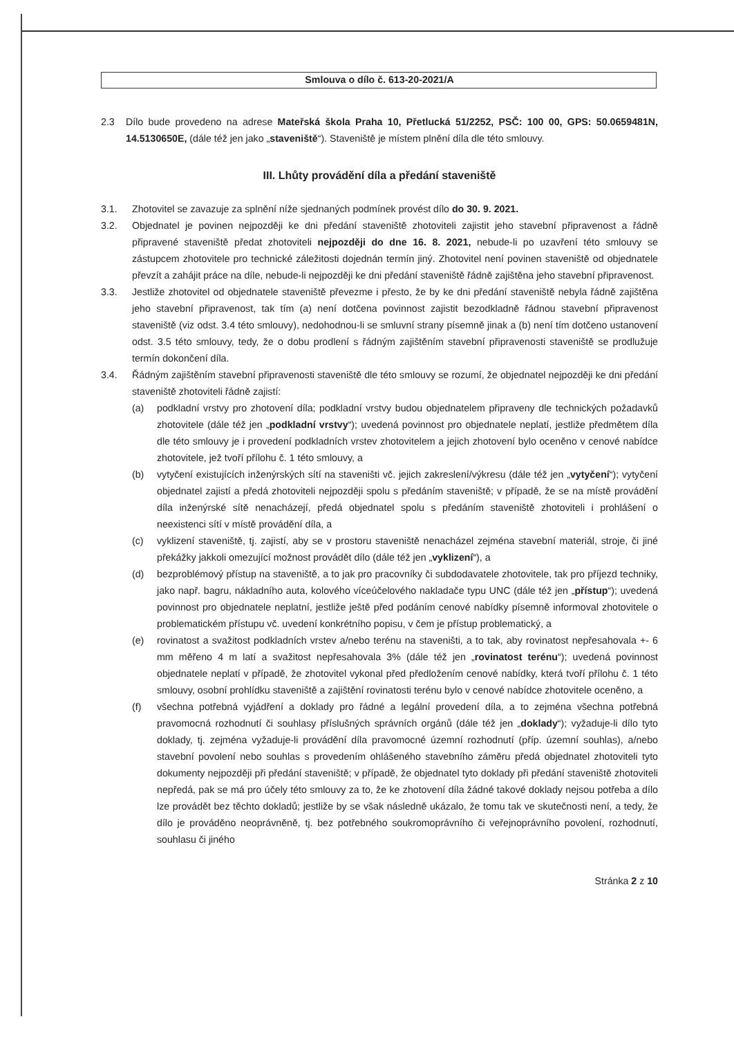Smlouva o dílo č. 613-20-2021/A
2.3 Dílo bude provedeno na adrese Mateřská škola Praha 10, Přetlucká 51/2252, PSČ: 100 00, GPS: 50.0659481N, 14.5130650E, (dále též jen jako „staveniště“). Staveniště je místem plnění díla dle této smlouvy.
III. Lhůty provádění díla a předání staveniště
3.1. Zhotovitel se zavazuje za splnění níže sjednaných podmínek provést dílo do 30. 9. 2021.
3.2. Objednatel je povinen nejpozději ke dni předání staveniště zhotoviteli zajistit jeho stavební připravenost a řádně připravené staveniště předat zhotoviteli nejpozději do dne 16. 8. 2021, nebude-li po uzavření této smlouvy se zástupcem zhotovitele pro technické záležitosti dojednán termín jiný. Zhotovitel není povinen staveniště od objednatele převzít a zahájit práce na díle, nebude-li nejpozději ke dni předání staveniště řádně zajištěna jeho stavební připravenost.
3.3. Jestliže zhotovitel od objednatele staveniště převezme i přesto, že by ke dni předání staveniště nebyla řádně zajištěna jeho stavební připravenost, tak tím (a) není dotčena povinnost zajistit bezodkladně řádnou stavební připravenost staveniště (viz odst. 3.4 této smlouvy), nedohodnou-li se smluvní strany písemně jinak a (b) není tím dotčeno ustanovení odst. 3.5 této smlouvy, tedy, že o dobu prodlení s řádným zajištěním stavební připravenosti staveniště se prodlužuje termín dokončení díla.
3.4. Řádným zajištěním stavební připravenosti staveniště dle této smlouvy se rozumí, že objednatel nejpozději ke dni předání staveniště zhotoviteli řádně zajistí:
(a) podkladní vrstvy pro zhotovení díla; podkladní vrstvy budou objednatelem připraveny dle technických požadavků zhotovitele (dále též jen „podkladní vrstvy“); uvedená povinnost pro objednatele neplatí, jestliže předmětem díla dle této smlouvy je i provedení podkladních vrstev zhotovitelem a jejich zhotovení bylo oceněno v cenové nabídce zhotovitele, jež tvoří přílohu č. 1 této smlouvy, a
(b) vytyčení existujících inženýrských sítí na staveništi vč. jejich zakreslení/výkresu (dále též jen „vytyčení“); vytyčení objednatel zajistí a předá zhotoviteli nejpozději spolu s předáním staveniště; v případě, že se na místě provádění díla inženýrské sítě nenacházejí, předá objednatel spolu s předáním staveniště zhotoviteli i prohlášení o neexistenci sítí v místě provádění díla, a
(c) vyklizení staveniště, tj. zajistí, aby se v prostoru staveniště nenacházel zejména stavební materiál, stroje, či jiné překážky jakkoli omezující možnost provádět dílo (dále též jen „vyklizení“), a
(d) bezproblémový přístup na staveniště, a to jak pro pracovníky či subdodavatele zhotovitele, tak pro příjezd techniky, jako např. bagru, nákladního auta, kolového víceúčelového nakladače typu UNC (dále též jen „přístup“); uvedená povinnost pro objednatele neplatní, jestliže ještě před podáním cenové nabídky písemně informoval zhotovitele o problematickém přístupu vč. uvedení konkrétního popisu, v čem je přístup problematický, a
(e) rovinatost a svažitost podkladních vrstev a/nebo terénu na staveništi, a to tak, aby rovinatost nepřesahovala +- 6 mm měřeno 4 m latí a svažitost nepřesahovala 3% (dále též jen „rovinatost terénu“); uvedená povinnost objednatele neplatí v případě, že zhotovitel vykonal před předložením cenové nabídky, která tvoří přílohu č. 1 této smlouvy, osobní prohlídku staveniště a zajištění rovinatosti terénu bylo v cenové nabídce zhotovitele oceněno, a
(f) všechna potřebná vyjádření a doklady pro řádné a legální provedení díla, a to zejména všechna potřebná pravomocná rozhodnutí či souhlasy příslušných správních orgánů (dále též jen „doklady“); vyžaduje-li dílo tyto doklady, tj. zejména vyžaduje-li provádění díla pravomocné územní rozhodnutí (příp. územní souhlas), a/nebo stavební povolení nebo souhlas s provedením ohlášeného stavebního záměru předá objednatel zhotoviteli tyto dokumenty nejpozději při předání staveniště; v případě, že objednatel tyto doklady při předání staveniště zhotoviteli nepředá, pak se má pro účely této smlouvy za to, že ke zhotovení díla žádné takové doklady nejsou potřeba a dílo lze provádět bez těchto dokladů; jestliže by se však následně ukázalo, že tomu tak ve skutečnosti není, a tedy, že dílo je prováděno neoprávněně, tj. bez potřebného soukromoprávního či veřejnoprávního povolení, rozhodnutí, souhlasu či jiného
Stránka 2 z 10